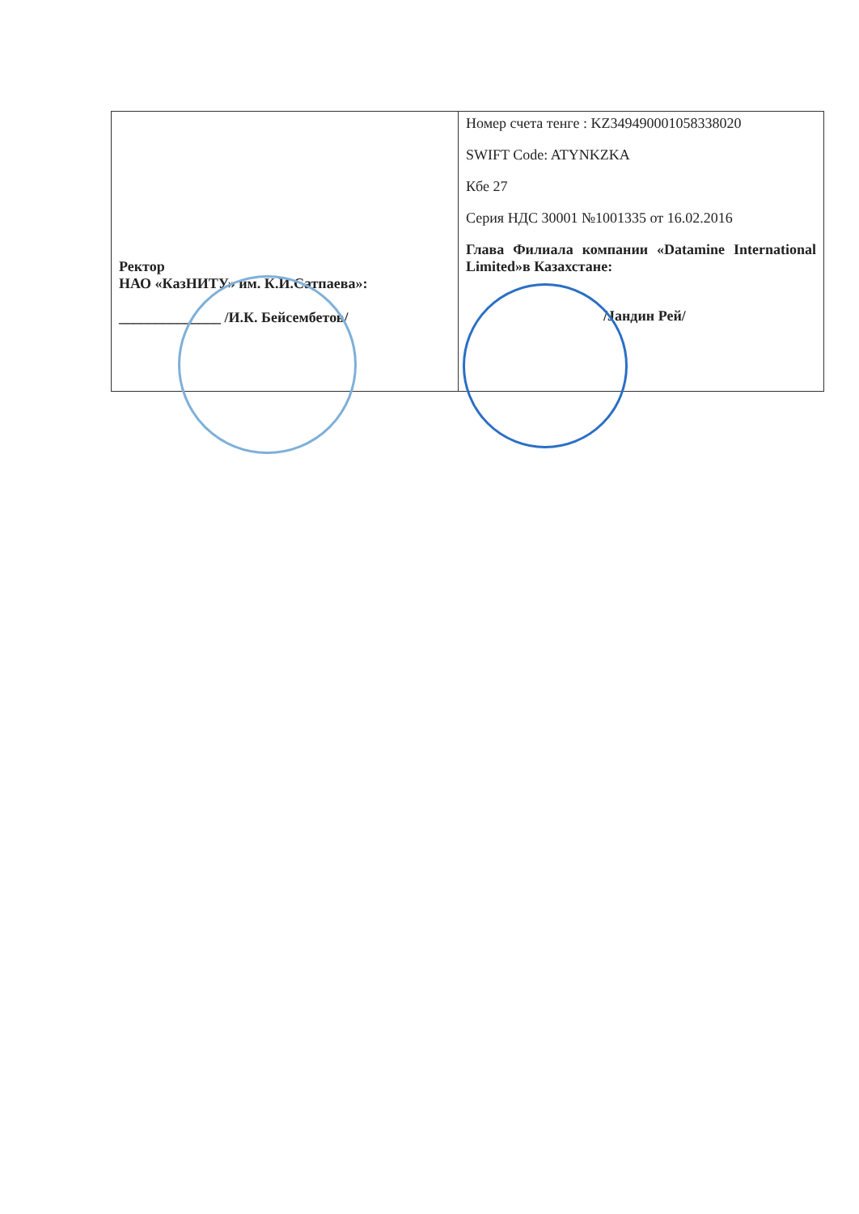| Ректор НАО «КазНИТУ» им. К.И.Сатпаева»: ______________ /И.К. Бейсембетов/ | Номер счета тенге : KZ349490001058338020 SWIFT Code: ATYNKZKA Кбе 27 Серия НДС 30001 №1001335 от 16.02.2016 Глава Филиала компании «Datamine International Limited»в Казахстане: /Jандин Рей/ |